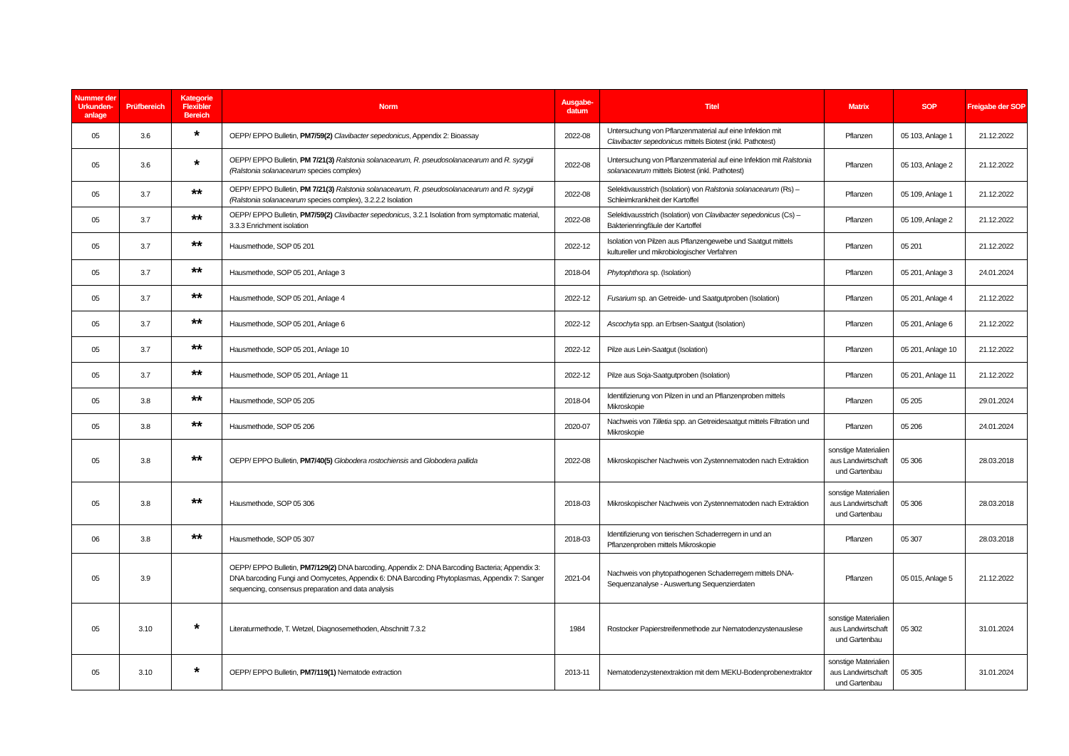| Nummer der Urkunden-anlage | Prüfbereich | Kategorie Flexibler Bereich | Norm | Ausgabe-datum | Titel | Matrix | SOP | Freigabe der SOP |
| --- | --- | --- | --- | --- | --- | --- | --- | --- |
| 05 | 3.6 | * | OEPP/ EPPO Bulletin, PM7/59(2) Clavibacter sepedonicus , Appendix 2: Bioassay | 2022-08 | Untersuchung von Pflanzenmaterial auf eine Infektion mit Clavibacter sepedonicus mittels Biotest (inkl. Pathotest) | Pflanzen | 05 103, Anlage 1 | 21.12.2022 |
| 05 | 3.6 | * | OEPP/ EPPO Bulletin, PM 7/21(3) Ralstonia solanacearum, R. pseudosolanacearum and R. syzygii (Ralstonia solanacearum species complex) | 2022-08 | Untersuchung von Pflanzenmaterial auf eine Infektion mit Ralstonia solanacearum mittels Biotest (inkl. Pathotest) | Pflanzen | 05 103, Anlage 2 | 21.12.2022 |
| 05 | 3.7 | ** | OEPP/ EPPO Bulletin, PM 7/21(3) Ralstonia solanacearum, R. pseudosolanacearum and R. syzygii (Ralstonia solanacearum species complex), 3.2.2.2 Isolation | 2022-08 | Selektivausstrich (Isolation) von Ralstonia solanacearum (Rs) – Schleimkrankheit der Kartoffel | Pflanzen | 05 109, Anlage 1 | 21.12.2022 |
| 05 | 3.7 | ** | OEPP/ EPPO Bulletin, PM7/59(2) Clavibacter sepedonicus , 3.2.1 Isolation from symptomatic material, 3.3.3 Enrichment isolation | 2022-08 | Selektivausstrich (Isolation) von Clavibacter sepedonicus (Cs) – Bakterienringfäule der Kartoffel | Pflanzen | 05 109, Anlage 2 | 21.12.2022 |
| 05 | 3.7 | ** | Hausmethode, SOP 05 201 | 2022-12 | Isolation von Pilzen aus Pflanzengewebe und Saatgut mittels kultureller und mikrobiologischer Verfahren | Pflanzen | 05 201 | 21.12.2022 |
| 05 | 3.7 | ** | Hausmethode, SOP 05 201, Anlage 3 | 2018-04 | Phytophthora sp. (Isolation) | Pflanzen | 05 201, Anlage 3 | 24.01.2024 |
| 05 | 3.7 | ** | Hausmethode, SOP 05 201, Anlage 4 | 2022-12 | Fusarium sp. an Getreide- und Saatgutproben (Isolation) | Pflanzen | 05 201, Anlage 4 | 21.12.2022 |
| 05 | 3.7 | ** | Hausmethode, SOP 05 201, Anlage 6 | 2022-12 | Ascochyta spp. an Erbsen-Saatgut (Isolation) | Pflanzen | 05 201, Anlage 6 | 21.12.2022 |
| 05 | 3.7 | ** | Hausmethode, SOP 05 201, Anlage 10 | 2022-12 | Pilze aus Lein-Saatgut (Isolation) | Pflanzen | 05 201, Anlage 10 | 21.12.2022 |
| 05 | 3.7 | ** | Hausmethode, SOP 05 201, Anlage 11 | 2022-12 | Pilze aus Soja-Saatgutproben (Isolation) | Pflanzen | 05 201, Anlage 11 | 21.12.2022 |
| 05 | 3.8 | ** | Hausmethode, SOP 05 205 | 2018-04 | Identifizierung von Pilzen in und an Pflanzenproben mittels Mikroskopie | Pflanzen | 05 205 | 29.01.2024 |
| 05 | 3.8 | ** | Hausmethode, SOP 05 206 | 2020-07 | Nachweis von Tilletia spp. an Getreidesaatgut mittels Filtration und Mikroskopie | Pflanzen | 05 206 | 24.01.2024 |
| 05 | 3.8 | ** | OEPP/ EPPO Bulletin, PM7/40(5) Globodera rostochiensis and Globodera pallida | 2022-08 | Mikroskopischer Nachweis von Zystennematoden nach Extraktion | sonstige Materialien aus Landwirtschaft und Gartenbau | 05 306 | 28.03.2018 |
| 05 | 3.8 | ** | Hausmethode, SOP 05 306 | 2018-03 | Mikroskopischer Nachweis von Zystennematoden nach Extraktion | sonstige Materialien aus Landwirtschaft und Gartenbau | 05 306 | 28.03.2018 |
| 06 | 3.8 | ** | Hausmethode, SOP 05 307 | 2018-03 | Identifizierung von tierischen Schaderregern in und an Pflanzenproben mittels Mikroskopie | Pflanzen | 05 307 | 28.03.2018 |
| 05 | 3.9 | | OEPP/ EPPO Bulletin, PM7/129(2) DNA barcoding, Appendix 2: DNA Barcoding Bacteria; Appendix 3: DNA barcoding Fungi and Oomycetes, Appendix 6: DNA Barcoding Phytoplasmas, Appendix 7: Sanger sequencing, consensus preparation and data analysis | 2021-04 | Nachweis von phytopathogenen Schaderregern mittels DNA-Sequenzanalyse - Auswertung Sequenzierdaten | Pflanzen | 05 015, Anlage 5 | 21.12.2022 |
| 05 | 3.10 | * | Literaturmethode, T. Wetzel, Diagnosemethoden, Abschnitt 7.3.2 | 1984 | Rostocker Papierstreifenmethode zur Nematodenzystenauslese | sonstige Materialien aus Landwirtschaft und Gartenbau | 05 302 | 31.01.2024 |
| 05 | 3.10 | * | OEPP/ EPPO Bulletin, PM7/119(1) Nematode extraction | 2013-11 | Nematodenzystenextraktion mit dem MEKU-Bodenprobenextraktor | sonstige Materialien aus Landwirtschaft und Gartenbau | 05 305 | 31.01.2024 |